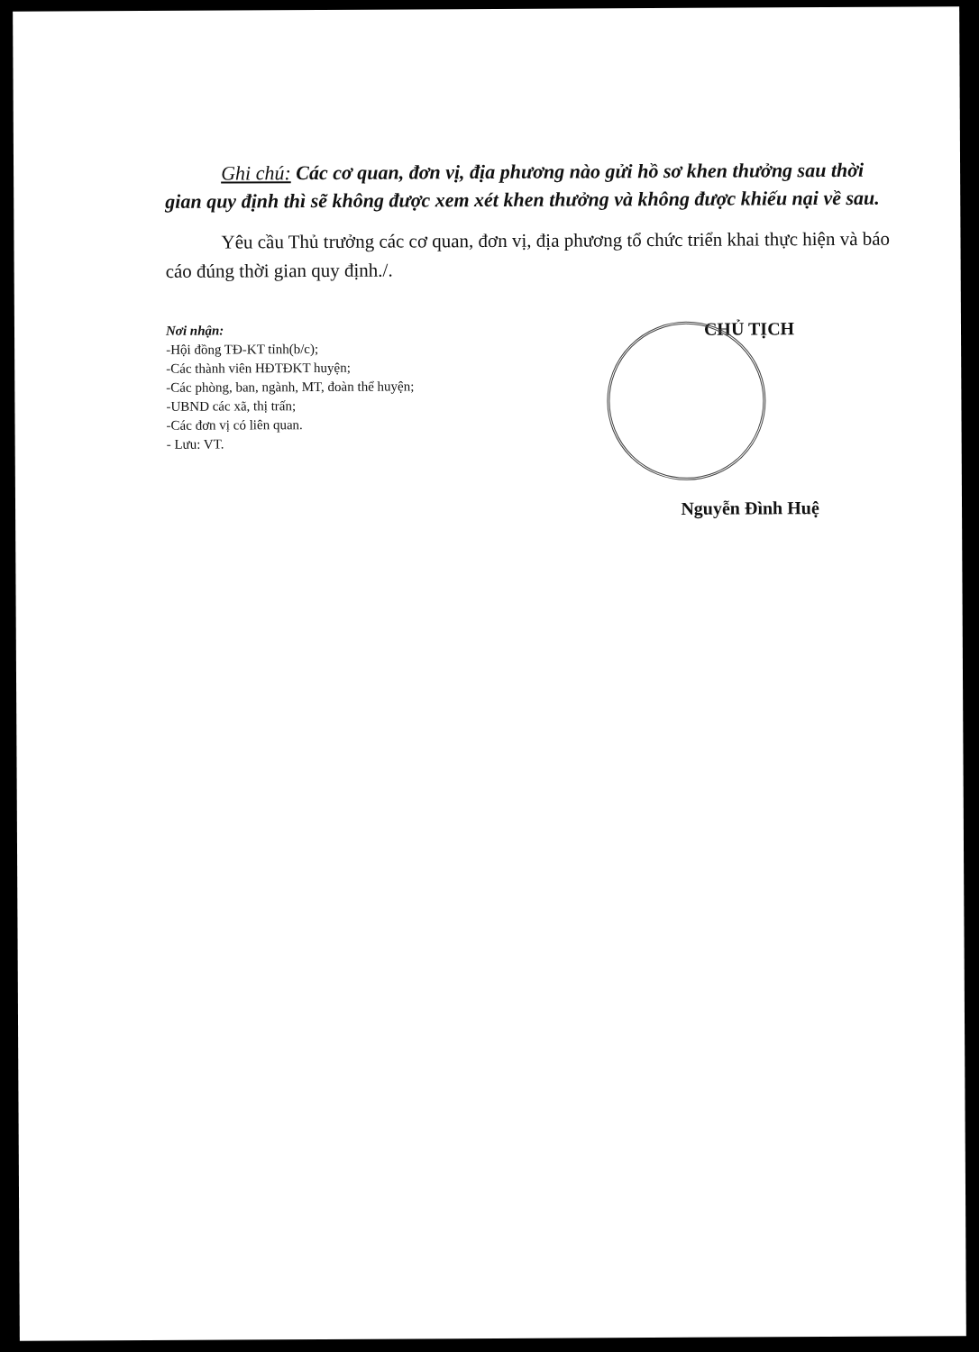Ghi chú: Các cơ quan, đơn vị, địa phương nào gửi hồ sơ khen thưởng sau thời gian quy định thì sẽ không được xem xét khen thưởng và không được khiếu nại về sau.
Yêu cầu Thủ trưởng các cơ quan, đơn vị, địa phương tổ chức triển khai thực hiện và báo cáo đúng thời gian quy định./.
Nơi nhận:
-Hội đồng TĐ-KT tỉnh(b/c);
-Các thành viên HĐTĐKT huyện;
-Các phòng, ban, ngành, MT, đoàn thể huyện;
-UBND các xã, thị trấn;
-Các đơn vị có liên quan.
- Lưu: VT.
CHỦ TỊCH
Nguyễn Đình Huệ